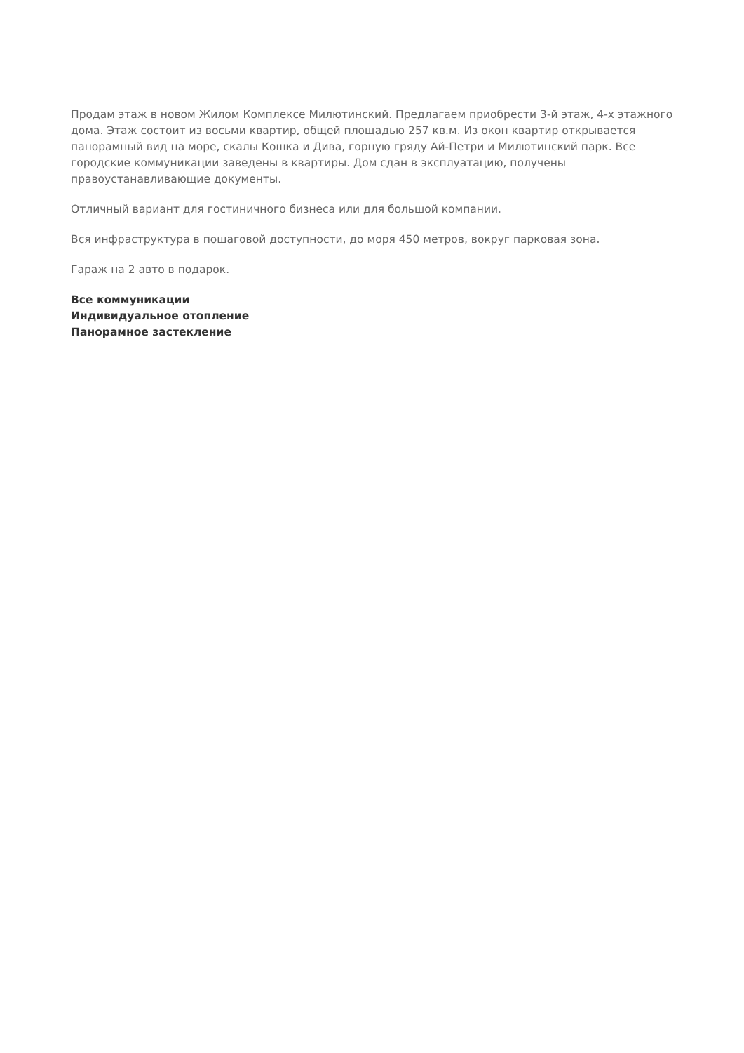Продам этаж в новом Жилом Комплексе Милютинский. Предлагаем приобрести 3-й этаж, 4-х этажного дома. Этаж состоит из восьми квартир, общей площадью 257 кв.м. Из окон квартир открывается панорамный вид на море, скалы Кошка и Дива, горную гряду Ай-Петри и Милютинский парк. Все городские коммуникации заведены в квартиры. Дом сдан в эксплуатацию, получены правоустанавливающие документы.
Отличный вариант для гостиничного бизнеса или для большой компании.
Вся инфраструктура в пошаговой доступности, до моря 450 метров, вокруг парковая зона.
Гараж на 2 авто в подарок.
Все коммуникации
Индивидуальное отопление
Панорамное застекление